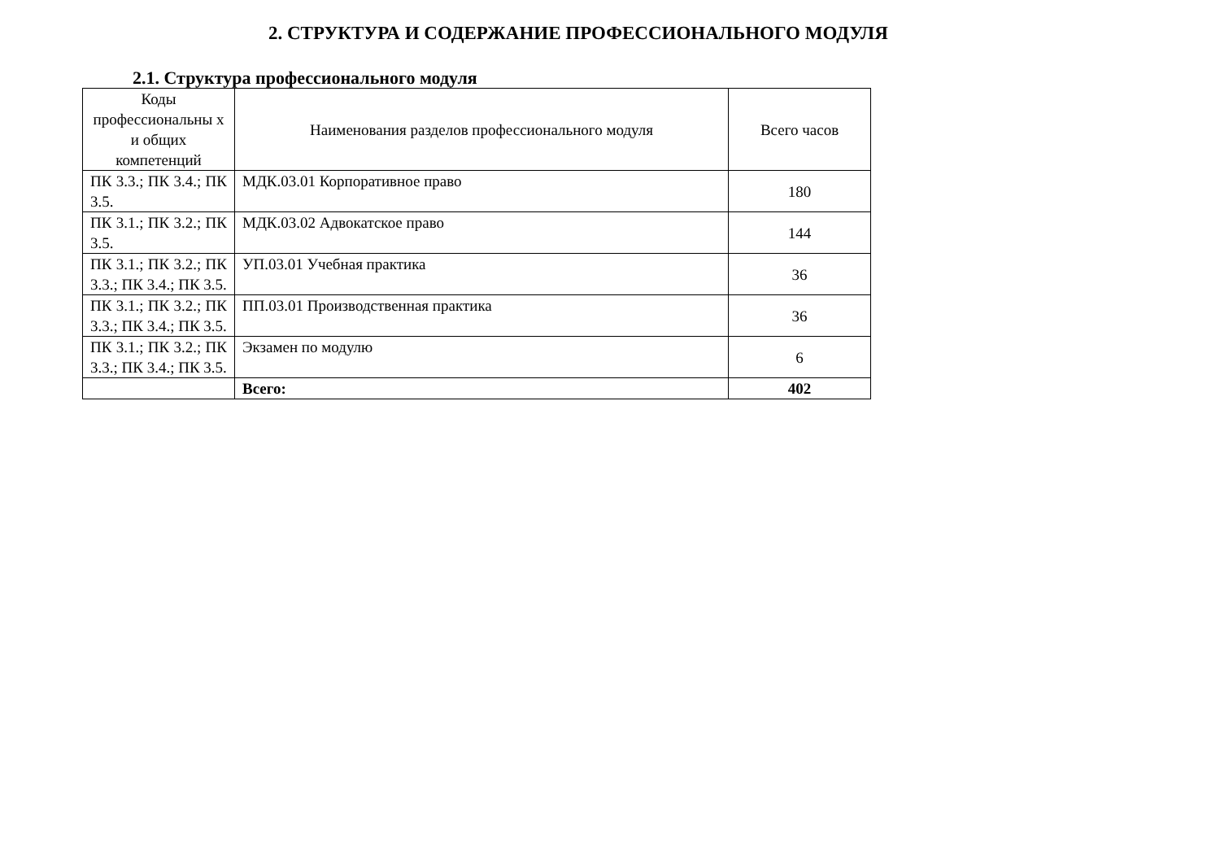2. СТРУКТУРА И СОДЕРЖАНИЕ ПРОФЕССИОНАЛЬНОГО МОДУЛЯ
2.1. Структура профессионального модуля
| Коды профессиональны х и общих компетенций | Наименования разделов профессионального модуля | Всего часов |
| --- | --- | --- |
| ПК 3.3.; ПК 3.4.; ПК 3.5. | МДК.03.01 Корпоративное право | 180 |
| ПК 3.1.; ПК 3.2.; ПК 3.5. | МДК.03.02 Адвокатское право | 144 |
| ПК 3.1.; ПК 3.2.; ПК 3.3.; ПК 3.4.; ПК 3.5. | УП.03.01 Учебная практика | 36 |
| ПК 3.1.; ПК 3.2.; ПК 3.3.; ПК 3.4.; ПК 3.5. | ПП.03.01 Производственная практика | 36 |
| ПК 3.1.; ПК 3.2.; ПК 3.3.; ПК 3.4.; ПК 3.5. | Экзамен по модулю | 6 |
| | Всего: | 402 |